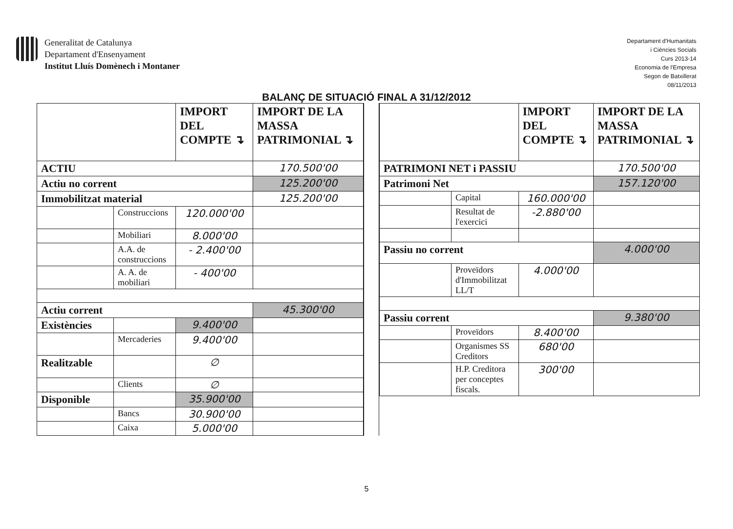Generalitat de Catalunya
Departament d'Ensenyament
Institut Lluís Domènech i Montaner
Departament d'Humanitats
i Ciències Socials
Curs 2013-14
Economia de l'Empresa
Segon de Batxillerat
08/11/2013
BALANÇ DE SITUACIÓ FINAL A 31/12/2012
| | | IMPORT DEL COMPTE ↴ | IMPORT DE LA MASSA PATRIMONIAL ↴ |
| --- | --- | --- | --- |
| ACTIU | | | 170.500'00 |
| Actiu no corrent | | | 125.200'00 |
| Immobilitzat material | | | 125.200'00 |
| | Construccions | 120.000'00 | |
| | Mobiliari | 8.000'00 | |
| | A.A. de construccions | - 2.400'00 | |
| | A. A. de mobiliari | - 400'00 | |
| Actiu corrent | | | 45.300'00 |
| Existències | | 9.400'00 | |
| | Mercaderies | 9.400'00 | |
| Realitzable | | ∅ | |
| | Clients | ∅ | |
| Disponible | | 35.900'00 | |
| | Bancs | 30.900'00 | |
| | Caixa | 5.000'00 | |
| | | IMPORT DEL COMPTE ↴ | IMPORT DE LA MASSA PATRIMONIAL ↴ |
| --- | --- | --- | --- |
| PATRIMONI NET i PASSIU | | | 170.500'00 |
| Patrimoni Net | | | 157.120'00 |
| | Capital | 160.000'00 | |
| | Resultat de l'exercici | -2.880'00 | |
| Passiu no corrent | | | 4.000'00 |
| | Proveïdors d'Immobilitzat LL/T | 4.000'00 | |
| Passiu corrent | | | 9.380'00 |
| | Proveïdors | 8.400'00 | |
| | Organismes SS Creditors | 680'00 | |
| | H.P. Creditora per conceptes fiscals. | 300'00 | |
5